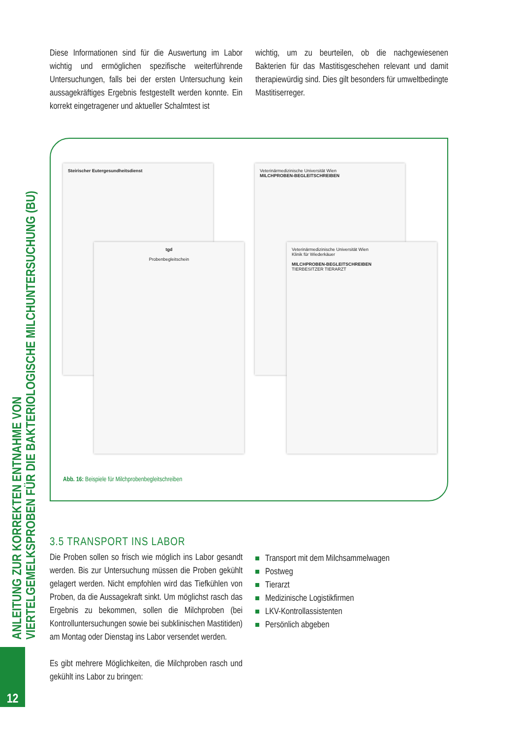ANLEITUNG ZUR KORREKTEN ENTNAHME VON
VIERTELGEMELKSPROBEN FÜR DIE BAKTERIOLOGISCHE MILCHUNTERSUCHUNG (BU)
12
Diese Informationen sind für die Auswertung im Labor wichtig und ermöglichen spezifische weiterführende Untersuchungen, falls bei der ersten Untersuchung kein aussagekräftiges Ergebnis festgestellt werden konnte. Ein korrekt eingetragener und aktueller Schalmtest ist
wichtig, um zu beurteilen, ob die nachgewiesenen Bakterien für das Mastitisgeschehen relevant und damit therapiewürdig sind. Dies gilt besonders für umweltbedingte Mastitiserreger.
Steirischer Eutergesundheitsdienst
Veterinärmedizinische Universität Wien
MILCHPROBEN-BEGLEITSCHREIBEN
tgd
Probenbegleitschein
Veterinärmedizinische Universität Wien
Klinik für Wiederkäuer
MILCHPROBEN-BEGLEITSCHREIBEN
TIERBESITZER TIERARZT
Abb. 16: Beispiele für Milchprobenbegleitschreiben
3.5 TRANSPORT INS LABOR
Die Proben sollen so frisch wie möglich ins Labor gesandt werden. Bis zur Untersuchung müssen die Proben gekühlt gelagert werden. Nicht empfohlen wird das Tiefkühlen von Proben, da die Aussagekraft sinkt. Um möglichst rasch das Ergebnis zu bekommen, sollen die Milchproben (bei Kontrolluntersuchungen sowie bei subklinischen Mastitiden) am Montag oder Dienstag ins Labor versendet werden.
Es gibt mehrere Möglichkeiten, die Milchproben rasch und gekühlt ins Labor zu bringen:
Transport mit dem Milchsammelwagen
Postweg
Tierarzt
Medizinische Logistikfirmen
LKV-Kontrollassistenten
Persönlich abgeben